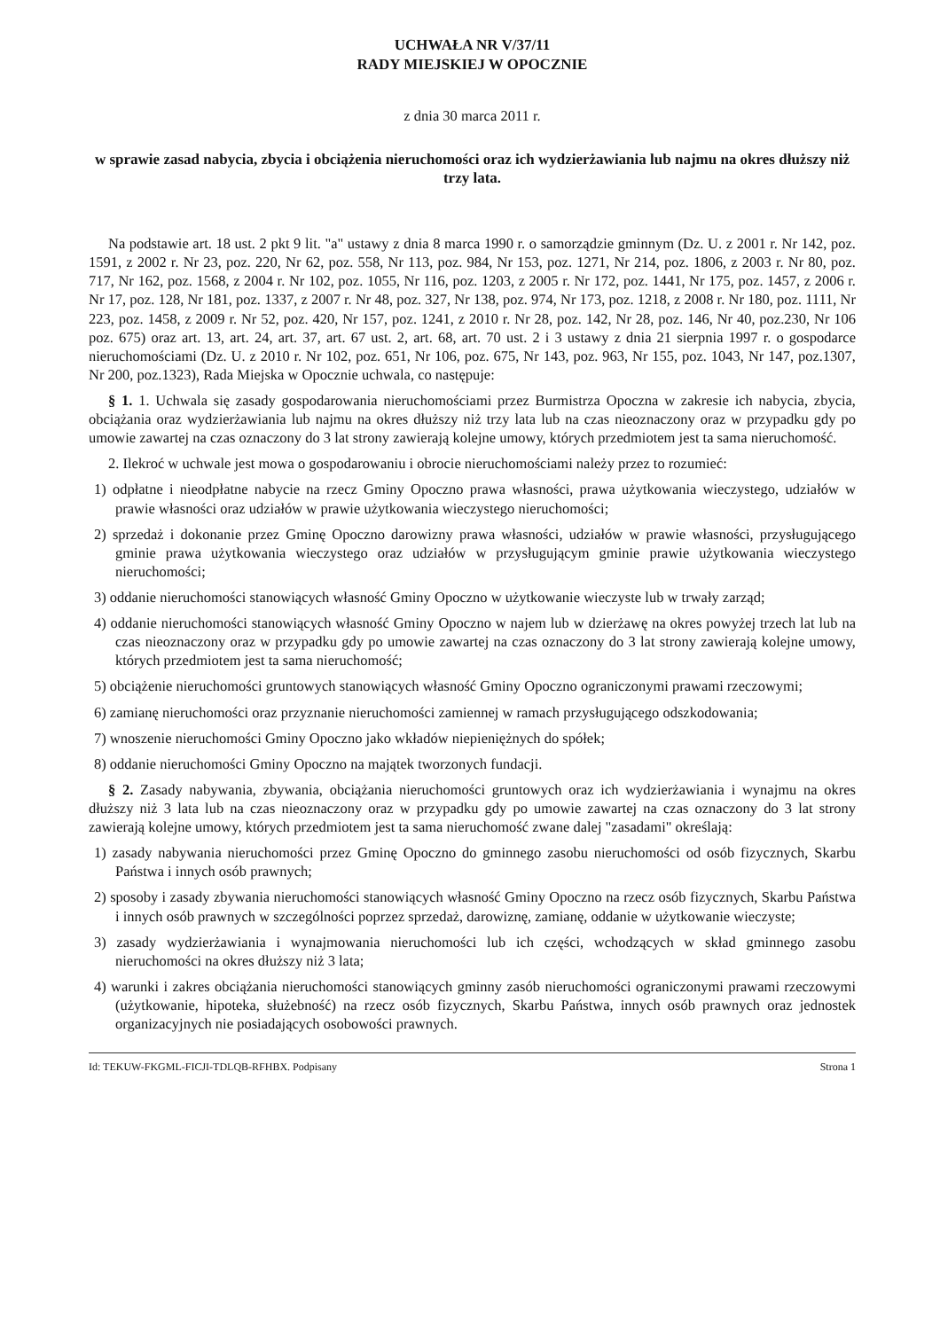UCHWAŁA NR V/37/11
RADY MIEJSKIEJ W OPOCZNIE
z dnia 30 marca 2011 r.
w sprawie zasad nabycia, zbycia i obciążenia nieruchomości oraz ich wydzierżawiania lub najmu na okres dłuższy niż trzy lata.
Na podstawie art. 18 ust. 2 pkt 9 lit. "a" ustawy z dnia 8 marca 1990 r. o samorządzie gminnym (Dz. U. z 2001 r. Nr 142, poz. 1591, z 2002 r. Nr 23, poz. 220, Nr 62, poz. 558, Nr 113, poz. 984, Nr 153, poz. 1271, Nr 214, poz. 1806, z 2003 r. Nr 80, poz. 717, Nr 162, poz. 1568, z 2004 r. Nr 102, poz. 1055, Nr 116, poz. 1203, z 2005 r. Nr 172, poz. 1441, Nr 175, poz. 1457, z 2006 r. Nr 17, poz. 128, Nr 181, poz. 1337, z 2007 r. Nr 48, poz. 327, Nr 138, poz. 974, Nr 173, poz. 1218, z 2008 r. Nr 180, poz. 1111, Nr 223, poz. 1458, z 2009 r. Nr 52, poz. 420, Nr 157, poz. 1241, z 2010 r. Nr 28, poz. 142, Nr 28, poz. 146, Nr 40, poz.230, Nr 106 poz. 675) oraz art. 13, art. 24, art. 37, art. 67 ust. 2, art. 68, art. 70 ust. 2 i 3 ustawy z dnia 21 sierpnia 1997 r. o gospodarce nieruchomościami (Dz. U. z 2010 r. Nr 102, poz. 651, Nr 106, poz. 675, Nr 143, poz. 963, Nr 155, poz. 1043, Nr 147, poz.1307, Nr 200, poz.1323), Rada Miejska w Opocznie uchwala, co następuje:
§ 1. 1. Uchwala się zasady gospodarowania nieruchomościami przez Burmistrza Opoczna w zakresie ich nabycia, zbycia, obciążania oraz wydzierżawiania lub najmu na okres dłuższy niż trzy lata lub na czas nieoznaczony oraz w przypadku gdy po umowie zawartej na czas oznaczony do 3 lat strony zawierają kolejne umowy, których przedmiotem jest ta sama nieruchomość.
2. Ilekroć w uchwale jest mowa o gospodarowaniu i obrocie nieruchomościami należy przez to rozumieć:
1) odpłatne i nieodpłatne nabycie na rzecz Gminy Opoczno prawa własności, prawa użytkowania wieczystego, udziałów w prawie własności oraz udziałów w prawie użytkowania wieczystego nieruchomości;
2) sprzedaż i dokonanie przez Gminę Opoczno darowizny prawa własności, udziałów w prawie własności, przysługującego gminie prawa użytkowania wieczystego oraz udziałów w przysługującym gminie prawie użytkowania wieczystego nieruchomości;
3) oddanie nieruchomości stanowiących własność Gminy Opoczno w użytkowanie wieczyste lub w trwały zarząd;
4) oddanie nieruchomości stanowiących własność Gminy Opoczno w najem lub w dzierżawę na okres powyżej trzech lat lub na czas nieoznaczony oraz w przypadku gdy po umowie zawartej na czas oznaczony do 3 lat strony zawierają kolejne umowy, których przedmiotem jest ta sama nieruchomość;
5) obciążenie nieruchomości gruntowych stanowiących własność Gminy Opoczno ograniczonymi prawami rzeczowymi;
6) zamianę nieruchomości oraz przyznanie nieruchomości zamiennej w ramach przysługującego odszkodowania;
7) wnoszenie nieruchomości Gminy Opoczno jako wkładów niepieniężnych do spółek;
8) oddanie nieruchomości Gminy Opoczno na majątek tworzonych fundacji.
§ 2. Zasady nabywania, zbywania, obciążania nieruchomości gruntowych oraz ich wydzierżawiania i wynajmu na okres dłuższy niż 3 lata lub na czas nieoznaczony oraz w przypadku gdy po umowie zawartej na czas oznaczony do 3 lat strony zawierają kolejne umowy, których przedmiotem jest ta sama nieruchomość zwane dalej "zasadami" określają:
1) zasady nabywania nieruchomości przez Gminę Opoczno do gminnego zasobu nieruchomości od osób fizycznych, Skarbu Państwa i innych osób prawnych;
2) sposoby i zasady zbywania nieruchomości stanowiących własność Gminy Opoczno na rzecz osób fizycznych, Skarbu Państwa i innych osób prawnych w szczególności poprzez sprzedaż, darowiznę, zamianę, oddanie w użytkowanie wieczyste;
3) zasady wydzierżawiania i wynajmowania nieruchomości lub ich części, wchodzących w skład gminnego zasobu nieruchomości na okres dłuższy niż 3 lata;
4) warunki i zakres obciążania nieruchomości stanowiących gminny zasób nieruchomości ograniczonymi prawami rzeczowymi (użytkowanie, hipoteka, służebność) na rzecz osób fizycznych, Skarbu Państwa, innych osób prawnych oraz jednostek organizacyjnych nie posiadających osobowości prawnych.
Id: TEKUW-FKGML-FICJI-TDLQB-RFHBX. Podpisany Strona 1